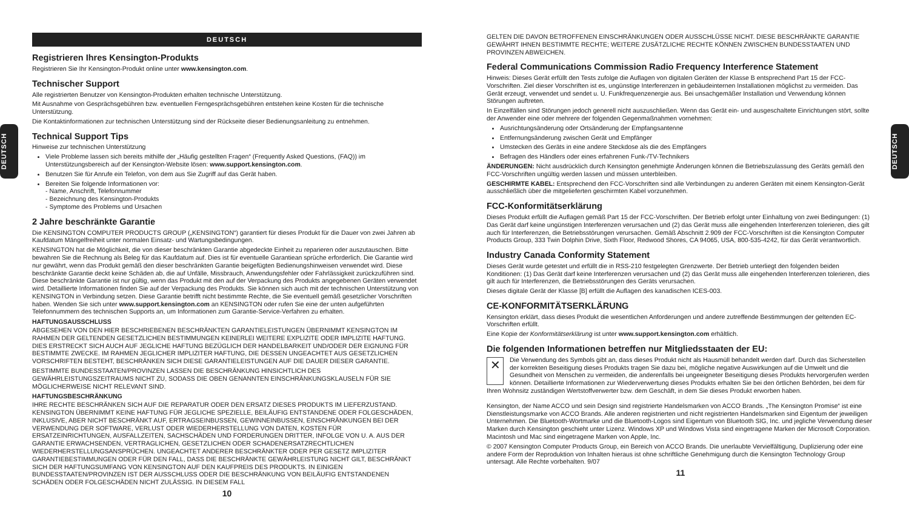DEUTSCH
DEUTSCH
DEUTSCH
Registrieren Ihres Kensington-Produkts
Registrieren Sie Ihr Kensington-Produkt online unter www.kensington.com.
Technischer Support
Alle registrierten Benutzer von Kensington-Produkten erhalten technische Unterstützung.
Mit Ausnahme von Gesprächsgebühren bzw. eventuellen Ferngesprächsgebühren entstehen keine Kosten für die technische Unterstützung.
Die Kontaktinformationen zur technischen Unterstützung sind der Rückseite dieser Bedienungsanleitung zu entnehmen.
Technical Support Tips
Hinweise zur technischen Unterstützung
Viele Probleme lassen sich bereits mithilfe der „Häufig gestellten Fragen“ (Frequently Asked Questions, (FAQ)) im Unterstützungsbereich auf der Kensington-Website lösen: www.support.kensington.com.
Benutzen Sie für Anrufe ein Telefon, von dem aus Sie Zugriff auf das Gerät haben.
Bereiten Sie folgende Informationen vor:
- Name, Anschrift, Telefonnummer
- Bezeichnung des Kensington-Produkts
- Symptome des Problems und Ursachen
2 Jahre beschränkte Garantie
Die KENSINGTON COMPUTER PRODUCTS GROUP („KENSINGTON“) garantiert für dieses Produkt für die Dauer von zwei Jahren ab Kaufdatum Mängelfreiheit unter normalen Einsatz- und Wartungsbedingungen.
KENSINGTON hat die Möglichkeit, die von dieser beschränkten Garantie abgedeckte Einheit zu reparieren oder auszutauschen. Bitte bewahren Sie die Rechnung als Beleg für das Kaufdatum auf. Dies ist für eventuelle Garantiean sprüche erforderlich. Die Garantie wird nur gewährt, wenn das Produkt gemäß den dieser beschränkten Garantie beigefügten Bedienungshinweisen verwendet wird. Diese beschränkte Garantie deckt keine Schäden ab, die auf Unfälle, Missbrauch, Anwendungsfehler oder Fahrlässigkeit zurückzuführen sind. Diese beschränkte Garantie ist nur gültig, wenn das Produkt mit den auf der Verpackung des Produkts angegebenen Geräten verwendet wird. Detaillierte Informationen finden Sie auf der Verpackung des Produkts. Sie können sich auch mit der technischen Unterstützung von KENSINGTON in Verbindung setzen. Diese Garantie betrifft nicht bestimmte Rechte, die Sie eventuell gemäß gesetzlicher Vorschriften haben. Wenden Sie sich unter www.support.kensington.com an KENSINGTON oder rufen Sie eine der unten aufgeführten Telefonnummern des technischen Supports an, um Informationen zum Garantie-Service-Verfahren zu erhalten.
HAFTUNGSAUSSCHLUSS
ABGESEHEN VON DEN HIER BESCHRIEBENEN BESCHRÄNKTEN GARANTIELEISTUNGEN ÜBERNIMMT KENSINGTON IM RAHMEN DER GELTENDEN GESETZLICHEN BESTIMMUNGEN KEINERLEI WEITERE EXPLIZITE ODER IMPLIZITE HAFTUNG. DIES ERSTRECKT SICH AUCH AUF JEGLICHE HAFTUNG BEZÜGLICH DER HANDELBARKEIT UND/ODER DER EIGNUNG FÜR BESTIMMTE ZWECKE. IM RAHMEN JEGLICHER IMPLIZITER HAFTUNG, DIE DESSEN UNGEACHTET AUS GESETZLICHEN VORSCHRIFTEN BESTEHT, BESCHRÄNKEN SICH DIESE GARANTIELEISTUNGEN AUF DIE DAUER DIESER GARANTIE.
BESTIMMTE BUNDESSTAATEN/PROVINZEN LASSEN DIE BESCHRÄNKUNG HINSICHTLICH DES GEWÄHRLEISTUNGSZEITRAUMS NICHT ZU, SODASS DIE OBEN GENANNTEN EINSCHRÄNKUNGSKLAUSELN FÜR SIE MÖGLICHERWEISE NICHT RELEVANT SIND.
HAFTUNGSBESCHRÄNKUNG
IHRE RECHTE BESCHRÄNKEN SICH AUF DIE REPARATUR ODER DEN ERSATZ DIESES PRODUKTS IM LIEFERZUSTAND. KENSINGTON ÜBERNIMMT KEINE HAFTUNG FÜR JEGLICHE SPEZIELLE, BEILÄUFIG ENTSTANDENE ODER FOLGESCHÄDEN, INKLUSIVE, ABER NICHT BESCHRÄNKT AUF, ERTRAGSEINBUSSEN, GEWINNEINBUSSEN, EINSCHRÄNKUNGEN BEI DER VERWENDUNG DER SOFTWARE, VERLUST ODER WIEDERHERSTELLUNG VON DATEN, KOSTEN FÜR ERSATZEINRICHTUNGEN, AUSFALLZEITEN, SACHSCHÄDEN UND FORDERUNGEN DRITTER, INFOLGE VON U. A. AUS DER GARANTIE ERWACHSENDEN, VERTRAGLICHEN, GESETZLICHEN ODER SCHADENERSATZRECHTLICHEN WIEDERHERSTELLUNGSANSPRÜCHEN. UNGEACHTET ANDERER BESCHRÄNKTER ODER PER GESETZ IMPLIZITER GARANTIEBESTIMMUNGEN ODER FÜR DEN FALL, DASS DIE BESCHRÄNKTE GEWÄHRLEISTUNG NICHT GILT, BESCHRÄNKT SICH DER HAFTUNGSUMFANG VON KENSINGTON AUF DEN KAUFPREIS DES PRODUKTS. IN EINIGEN BUNDESSTAATEN/PROVINZEN IST DER AUSSCHLUSS ODER DIE BESCHRÄNKUNG VON BEILÄUFIG ENTSTANDENEN SCHÄDEN ODER FOLGESCHÄDEN NICHT ZULÄSSIG. IN DIESEM FALL
10
GELTEN DIE DAVON BETROFFENEN EINSCHRÄNKUNGEN ODER AUSSCHLÜSSE NICHT. DIESE BESCHRÄNKTE GARANTIE GEWÄHRT IHNEN BESTIMMTE RECHTE; WEITERE ZUSÄTZLICHE RECHTE KÖNNEN ZWISCHEN BUNDESSTAATEN UND PROVINZEN ABWEICHEN.
Federal Communications Commission Radio Frequency Interference Statement
Hinweis: Dieses Gerät erfüllt den Tests zufolge die Auflagen von digitalen Geräten der Klasse B entsprechend Part 15 der FCC-Vorschriften. Ziel dieser Vorschriften ist es, ungünstige Interferenzen in gebäudeinternen Installationen möglichst zu vermeiden. Das Gerät erzeugt, verwendet und sendet u. U. Funkfrequenzenergie aus. Bei unsachgemäßer Installation und Verwendung können Störungen auftreten.
In Einzelfällen sind Störungen jedoch generell nicht auszuschließen. Wenn das Gerät ein- und ausgeschaltete Einrichtungen stört, sollte der Anwender eine oder mehrere der folgenden Gegenmaßnahmen vornehmen:
Ausrichtungsänderung oder Ortsänderung der Empfangsantenne
Entfernungsänderung zwischen Gerät und Empfänger
Umstecken des Geräts in eine andere Steckdose als die des Empfängers
Befragen des Händlers oder eines erfahrenen Funk-/TV-Technikers
ÄNDERUNGEN: Nicht ausdrücklich durch Kensington genehmigte Änderungen können die Betriebszulassung des Geräts gemäß den FCC-Vorschriften ungültig werden lassen und müssen unterbleiben.
GESCHIRMTE KABEL: Entsprechend den FCC-Vorschriften sind alle Verbindungen zu anderen Geräten mit einem Kensington-Gerät ausschließlich über die mitgelieferten geschirmten Kabel vorzunehmen.
FCC-Konformitätserklärung
Dieses Produkt erfüllt die Auflagen gemäß Part 15 der FCC-Vorschriften. Der Betrieb erfolgt unter Einhaltung von zwei Bedingungen: (1) Das Gerät darf keine ungünstigen Interferenzen verursachen und (2) das Gerät muss alle eingehenden Interferenzen tolerieren, dies gilt auch für Interferenzen, die Betriebsstörungen verursachen. Gemäß Abschnitt 2.909 der FCC-Vorschriften ist die Kensington Computer Products Group, 333 Twin Dolphin Drive, Sixth Floor, Redwood Shores, CA 94065, USA, 800-535-4242, für das Gerät verantwortlich.
Industry Canada Conformity Statement
Dieses Gerät wurde getestet und erfüllt die in RSS-210 festgelegten Grenzwerte. Der Betrieb unterliegt den folgenden beiden Konditionen: (1) Das Gerät darf keine Interferenzen verursachen und (2) das Gerät muss alle eingehenden Interferenzen tolerieren, dies gilt auch für Interferenzen, die Betriebsstörungen des Geräts verursachen.
Dieses digitale Gerät der Klasse [B] erfüllt die Auflagen des kanadischen ICES-003.
CE-KONFORMITÄTSERKLÄRUNG
Kensington erklärt, dass dieses Produkt die wesentlichen Anforderungen und andere zutreffende Bestimmungen der geltenden EC-Vorschriften erfüllt.
Eine Kopie der Konformitätserklärung ist unter www.support.kensington.com erhältlich.
Die folgenden Informationen betreffen nur Mitgliedsstaaten der EU:
✕ Die Verwendung des Symbols gibt an, dass dieses Produkt nicht als Hausmüll behandelt werden darf. Durch das Sicherstellen der korrekten Beseitigung dieses Produkts tragen Sie dazu bei, mögliche negative Auswirkungen auf die Umwelt und die Gesundheit von Menschen zu vermeiden, die anderenfalls bei ungeeigneter Beseitigung dieses Produkts hervorgerufen werden können. Detaillierte Informationen zur Wiederverwertung dieses Produkts erhalten Sie bei den örtlichen Behörden, bei dem für Ihren Wohnsitz zuständigen Wertstoffverwerter bzw. dem Geschäft, in dem Sie dieses Produkt erworben haben.
Kensington, der Name ACCO und sein Design sind registrierte Handelsmarken von ACCO Brands. „The Kensington Promise“ ist eine Dienstleistungsmarke von ACCO Brands. Alle anderen registrierten und nicht registrierten Handelsmarken sind Eigentum der jeweiligen Unternehmen. Die Bluetooth-Wortmarke und die Bluetooth-Logos sind Eigentum von Bluetooth SIG, Inc. und jegliche Verwendung dieser Marken durch Kensington geschieht unter Lizenz. Windows XP und Windows Vista sind eingetragene Marken der Microsoft Corporation. Macintosh und Mac sind eingetragene Marken von Apple, Inc.
© 2007 Kensington Computer Products Group, ein Bereich von ACCO Brands. Die unerlaubte Vervielfältigung, Duplizierung oder eine andere Form der Reproduktion von Inhalten hieraus ist ohne schriftliche Genehmigung durch die Kensington Technology Group untersagt. Alle Rechte vorbehalten. 9/07
11